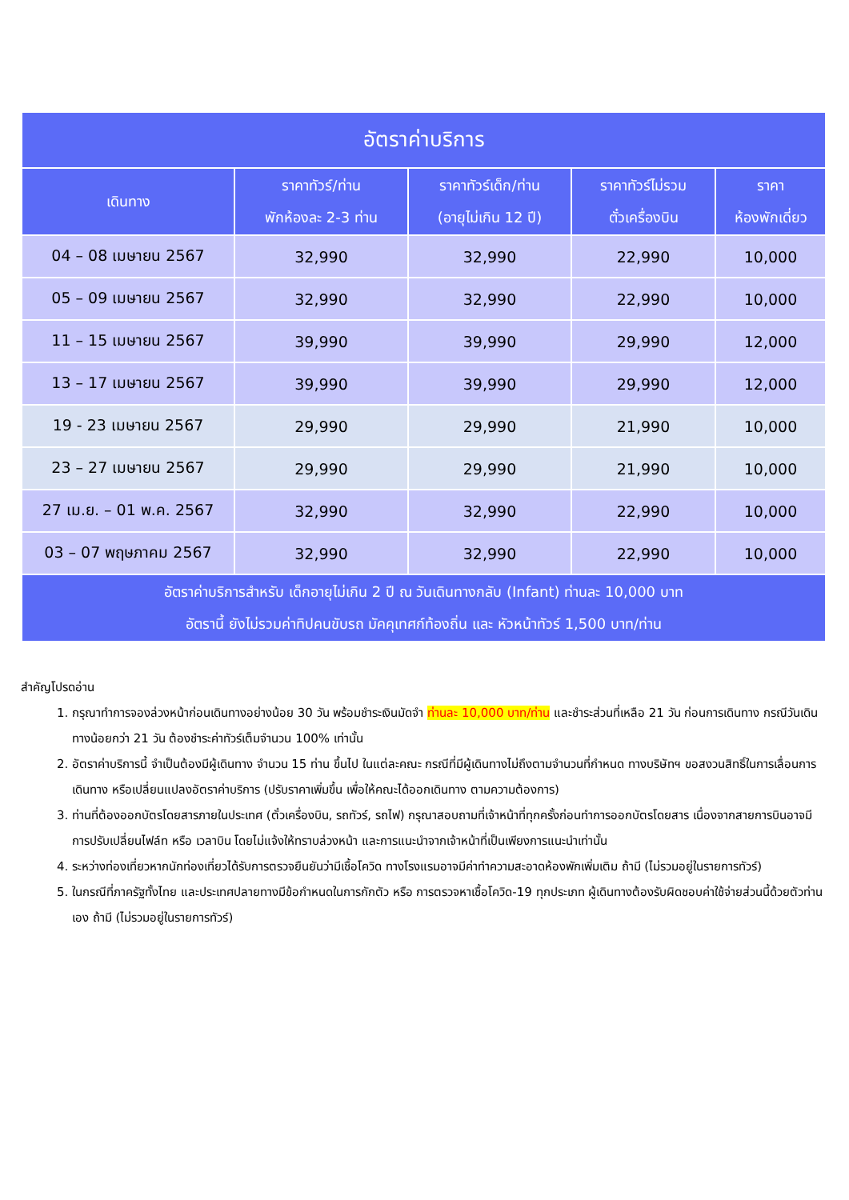| อัตราค่าบริการ | | | | |
| --- | --- | --- | --- | --- |
| เดินทาง | ราคาทัวร์/ท่าน พักห้องละ 2-3 ท่าน | ราคาทัวร์เด็ก/ท่าน (อายุไม่เกิน 12 ปี) | ราคาทัวร์ไม่รวม ตั๋วเครื่องบิน | ราคา ห้องพักเดี่ยว |
| 04 – 08 เมษายน 2567 | 32,990 | 32,990 | 22,990 | 10,000 |
| 05 – 09 เมษายน 2567 | 32,990 | 32,990 | 22,990 | 10,000 |
| 11 – 15 เมษายน 2567 | 39,990 | 39,990 | 29,990 | 12,000 |
| 13 – 17 เมษายน 2567 | 39,990 | 39,990 | 29,990 | 12,000 |
| 19 - 23 เมษายน 2567 | 29,990 | 29,990 | 21,990 | 10,000 |
| 23 – 27 เมษายน 2567 | 29,990 | 29,990 | 21,990 | 10,000 |
| 27 เม.ย. – 01 พ.ค. 2567 | 32,990 | 32,990 | 22,990 | 10,000 |
| 03 – 07 พฤษภาคม 2567 | 32,990 | 32,990 | 22,990 | 10,000 |
| อัตราค่าบริการสำหรับ เด็กอายุไม่เกิน 2 ปี ณ วันเดินทางกลับ (Infant) ท่านละ 10,000 บาท อัตรานี้ ยังไม่รวมค่าทิปคนขับรถ มัคคุเทศก์ท้องถิ่น และ หัวหน้าทัวร์ 1,500 บาท/ท่าน | | | | |
สำคัญโปรดอ่าน
1. กรุณาทำการจองล่วงหน้าก่อนเดินทางอย่างน้อย 30 วัน พร้อมชำระเงินมัดจำ ท่านละ 10,000 บาท/ท่าน และชำระส่วนที่เหลือ 21 วัน ก่อนการเดินทาง กรณีวันเดินทางน้อยกว่า 21 วัน ต้องชำระค่าทัวร์เต็มจำนวน 100% เท่านั้น
2. อัตราค่าบริการนี้ จำเป็นต้องมีผู้เดินทาง จำนวน 15 ท่าน ขึ้นไป ในแต่ละคณะ กรณีที่มีผู้เดินทางไม่ถึงตามจำนวนที่กำหนด ทางบริษัทฯ ขอสงวนสิทธิ์ในการเลื่อนการเดินทาง หรือเปลี่ยนแปลงอัตราค่าบริการ (ปรับราคาเพิ่มขึ้น เพื่อให้คณะได้ออกเดินทาง ตามความต้องการ)
3. ท่านที่ต้องออกบัตรโดยสารภายในประเทศ (ตั๋วเครื่องบิน, รถทัวร์, รถไฟ) กรุณาสอบถามที่เจ้าหน้าที่ทุกครั้งก่อนทำการออกบัตรโดยสาร เนื่องจากสายการบินอาจมีการปรับเปลี่ยนไฟล์ท หรือ เวลาบิน โดยไม่แจ้งให้ทราบล่วงหน้า และการแนะนำจากเจ้าหน้าที่เป็นเพียงการแนะนำเท่านั้น
4. ระหว่างท่องเที่ยวหากนักท่องเที่ยวได้รับการตรวจยืนยันว่ามีเชื้อโควิด ทางโรงแรมอาจมีค่าทำความสะอาดห้องพักเพิ่มเติม ถ้ามี (ไม่รวมอยู่ในรายการทัวร์)
5. ในกรณีที่ภาครัฐทั้งไทย และประเทศปลายทางมีข้อกำหนดในการกักตัว หรือ การตรวจหาเชื้อโควิด-19 ทุกประเภท ผู้เดินทางต้องรับผิดชอบค่าใช้จ่ายส่วนนี้ด้วยตัวท่านเอง ถ้ามี (ไม่รวมอยู่ในรายการทัวร์)